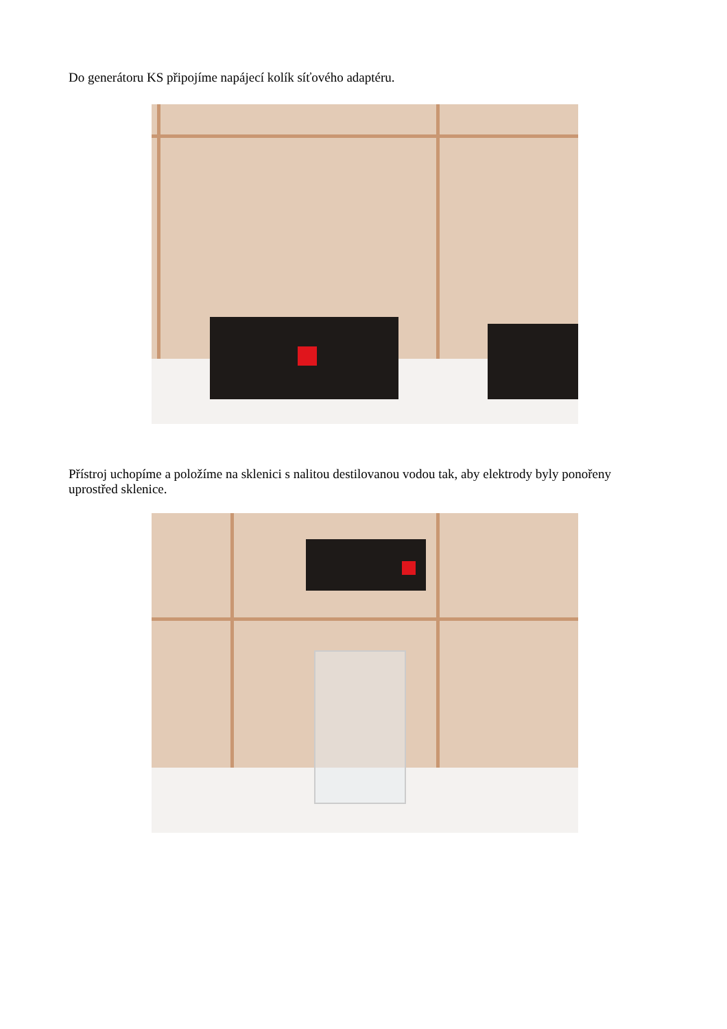Do generátoru KS připojíme napájecí kolík síťového adaptéru.
Přístroj uchopíme a položíme na sklenici s nalitou destilovanou vodou tak, aby elektrody byly ponořeny uprostřed sklenice.